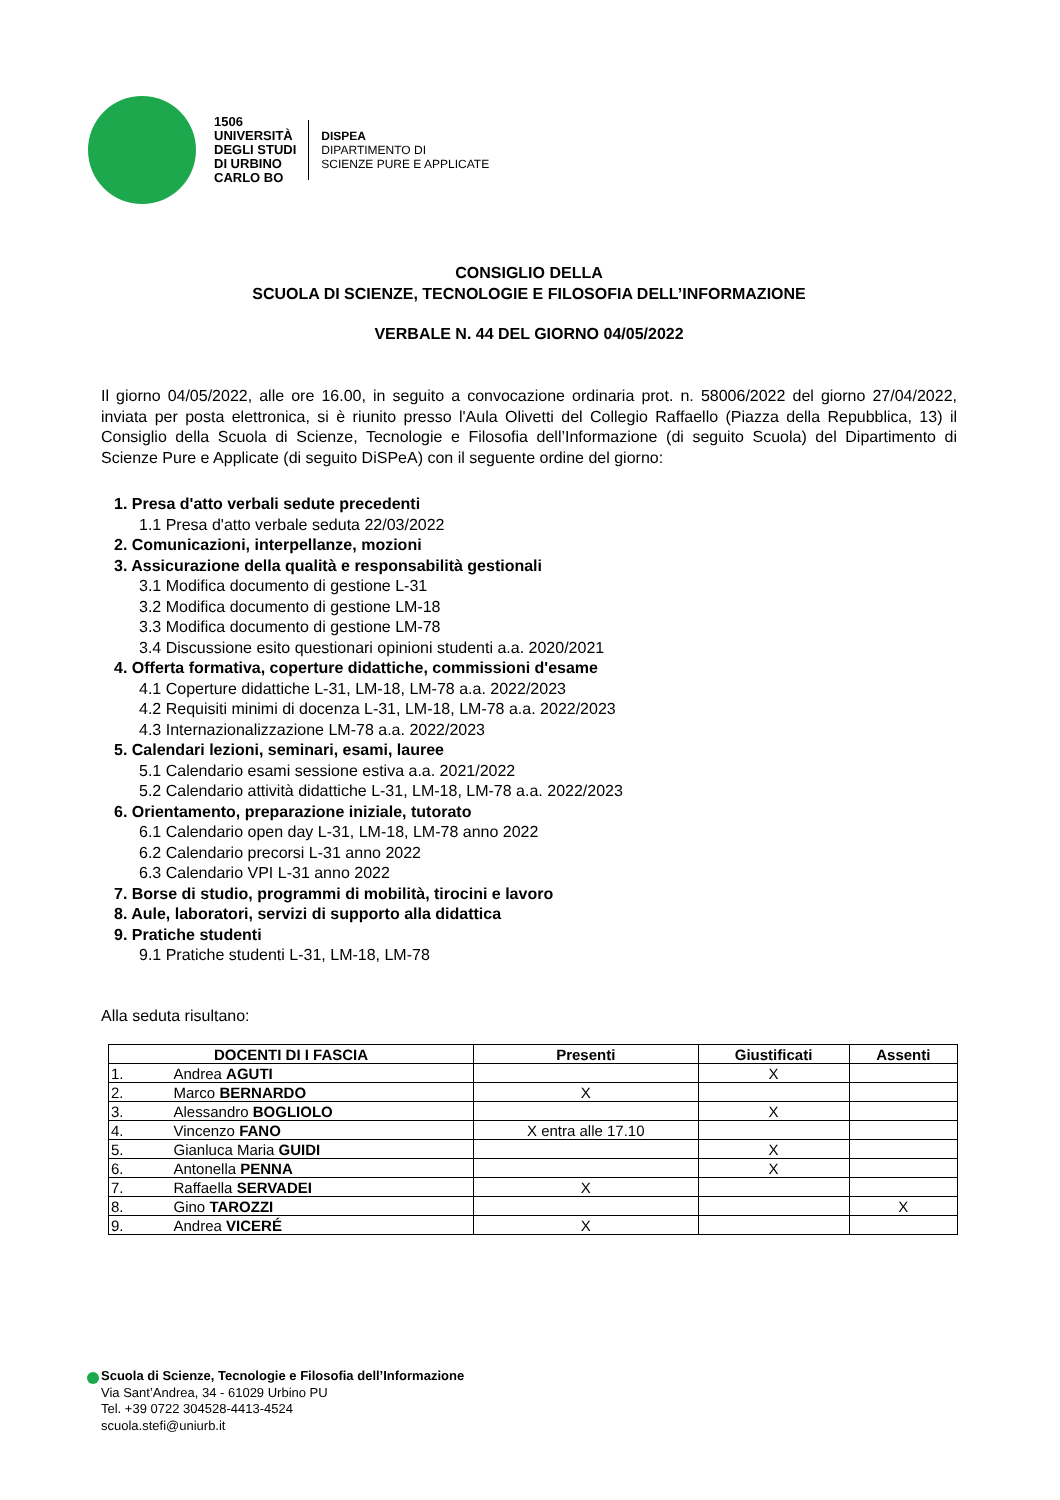1506
UNIVERSITÀ
DEGLI STUDI
DI URBINO
CARLO BO
DISPEA
DIPARTIMENTO DI
SCIENZE PURE E APPLICATE
CONSIGLIO DELLA
SCUOLA DI SCIENZE, TECNOLOGIE E FILOSOFIA DELL’INFORMAZIONE
VERBALE N. 44 DEL GIORNO 04/05/2022
Il giorno 04/05/2022, alle ore 16.00, in seguito a convocazione ordinaria prot. n. 58006/2022 del giorno 27/04/2022, inviata per posta elettronica, si è riunito presso l'Aula Olivetti del Collegio Raffaello (Piazza della Repubblica, 13) il Consiglio della Scuola di Scienze, Tecnologie e Filosofia dell’Informazione (di seguito Scuola) del Dipartimento di Scienze Pure e Applicate (di seguito DiSPeA) con il seguente ordine del giorno:
1. Presa d'atto verbali sedute precedenti
1.1 Presa d'atto verbale seduta 22/03/2022
2. Comunicazioni, interpellanze, mozioni
3. Assicurazione della qualità e responsabilità gestionali
3.1 Modifica documento di gestione L-31
3.2 Modifica documento di gestione LM-18
3.3 Modifica documento di gestione LM-78
3.4 Discussione esito questionari opinioni studenti a.a. 2020/2021
4. Offerta formativa, coperture didattiche, commissioni d'esame
4.1 Coperture didattiche L-31, LM-18, LM-78 a.a. 2022/2023
4.2 Requisiti minimi di docenza L-31, LM-18, LM-78 a.a. 2022/2023
4.3 Internazionalizzazione LM-78 a.a. 2022/2023
5. Calendari lezioni, seminari, esami, lauree
5.1 Calendario esami sessione estiva a.a. 2021/2022
5.2 Calendario attività didattiche L-31, LM-18, LM-78 a.a. 2022/2023
6. Orientamento, preparazione iniziale, tutorato
6.1 Calendario open day L-31, LM-18, LM-78 anno 2022
6.2 Calendario precorsi L-31 anno 2022
6.3 Calendario VPI L-31 anno 2022
7. Borse di studio, programmi di mobilità, tirocini e lavoro
8. Aule, laboratori, servizi di supporto alla didattica
9. Pratiche studenti
9.1 Pratiche studenti L-31, LM-18, LM-78
Alla seduta risultano:
| DOCENTI DI I FASCIA | Presenti | Giustificati | Assenti |
| --- | --- | --- | --- |
| 1. Andrea AGUTI | | X | |
| 2. Marco BERNARDO | X | | |
| 3. Alessandro BOGLIOLO | | X | |
| 4. Vincenzo FANO | X entra alle 17.10 | | |
| 5. Gianluca Maria GUIDI | | X | |
| 6. Antonella PENNA | | X | |
| 7. Raffaella SERVADEI | X | | |
| 8. Gino TAROZZI | | | X |
| 9. Andrea VICERÉ | X | | |
Scuola di Scienze, Tecnologie e Filosofia dell’Informazione
Via Sant’Andrea, 34 - 61029 Urbino PU
Tel. +39 0722 304528-4413-4524
scuola.stefi@uniurb.it